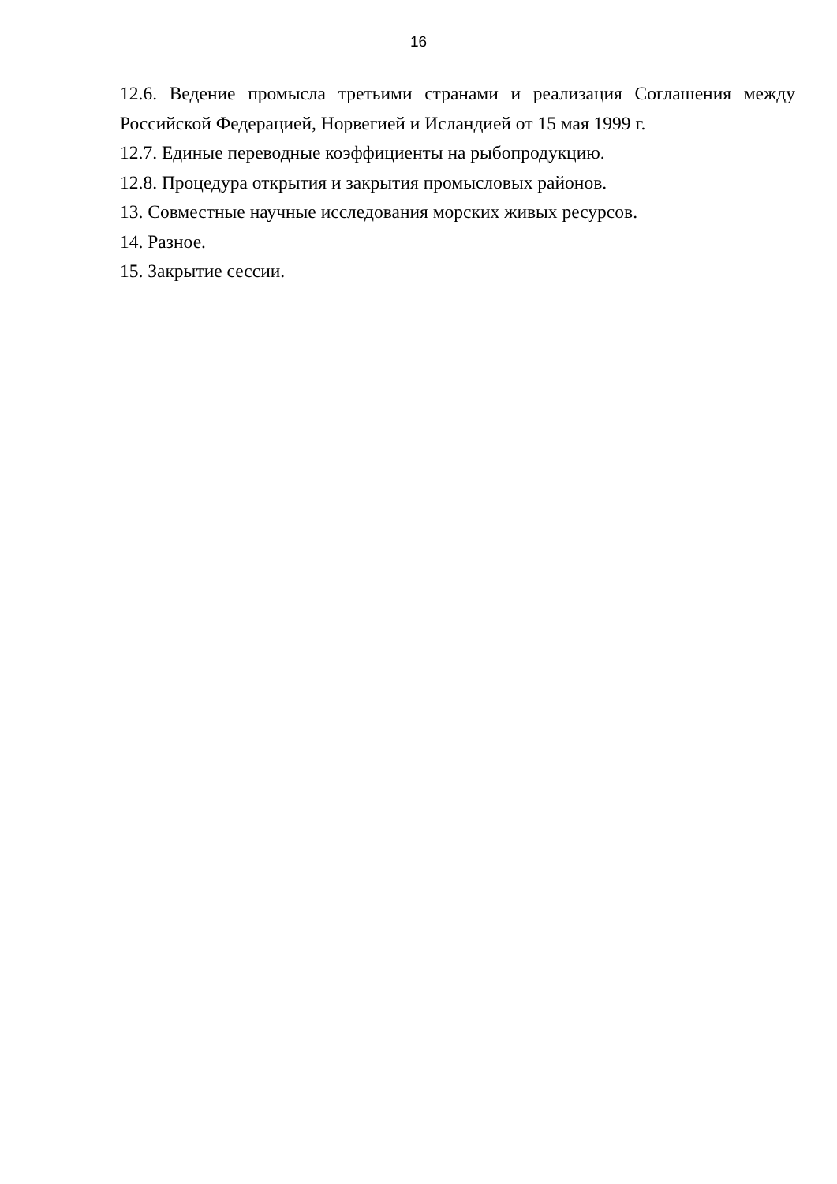16
12.6. Ведение промысла третьими странами и реализация Соглашения между Российской Федерацией, Норвегией и Исландией от 15 мая 1999 г.
12.7. Единые переводные коэффициенты на рыбопродукцию.
12.8. Процедура открытия и закрытия промысловых районов.
13. Совместные научные исследования морских живых ресурсов.
14. Разное.
15. Закрытие сессии.